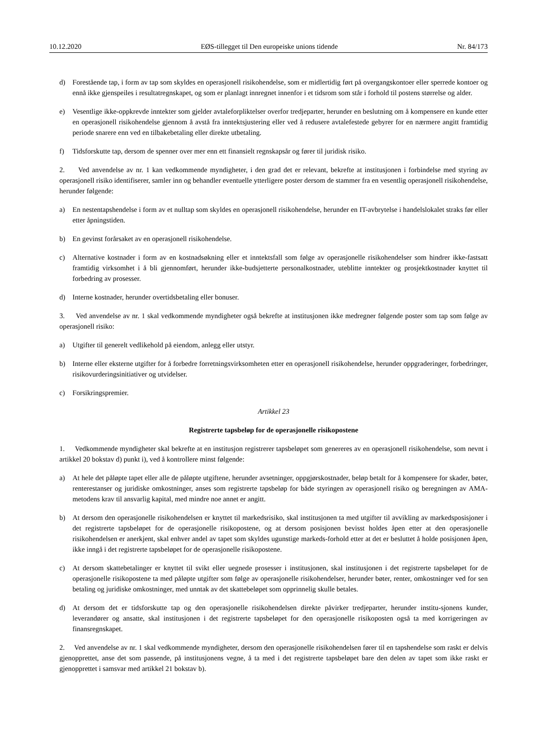10.12.2020 EØS-tillegget til Den europeiske unions tidende Nr. 84/173
d) Forestående tap, i form av tap som skyldes en operasjonell risikohendelse, som er midlertidig ført på overgangskontoer eller sperrede kontoer og ennå ikke gjenspeiles i resultatregnskapet, og som er planlagt innregnet innenfor i et tidsrom som står i forhold til postens størrelse og alder.
e) Vesentlige ikke-oppkrevde inntekter som gjelder avtaleforpliktelser overfor tredjeparter, herunder en beslutning om å kompensere en kunde etter en operasjonell risikohendelse gjennom å avstå fra inntektsjustering eller ved å redusere avtalefestede gebyrer for en nærmere angitt framtidig periode snarere enn ved en tilbakebetaling eller direkte utbetaling.
f) Tidsforskutte tap, dersom de spenner over mer enn ett finansielt regnskapsår og fører til juridisk risiko.
2. Ved anvendelse av nr. 1 kan vedkommende myndigheter, i den grad det er relevant, bekrefte at institusjonen i forbindelse med styring av operasjonell risiko identifiserer, samler inn og behandler eventuelle ytterligere poster dersom de stammer fra en vesentlig operasjonell risikohendelse, herunder følgende:
a) En nestentapshendelse i form av et nulltap som skyldes en operasjonell risikohendelse, herunder en IT-avbrytelse i handelslokalet straks før eller etter åpningstiden.
b) En gevinst forårsaket av en operasjonell risikohendelse.
c) Alternative kostnader i form av en kostnadsøkning eller et inntektsfall som følge av operasjonelle risikohendelser som hindrer ikke-fastsatt framtidig virksomhet i å bli gjennomført, herunder ikke-budsjetterte personalkostnader, uteblitte inntekter og prosjektkostnader knyttet til forbedring av prosesser.
d) Interne kostnader, herunder overtidsbetaling eller bonuser.
3. Ved anvendelse av nr. 1 skal vedkommende myndigheter også bekrefte at institusjonen ikke medregner følgende poster som tap som følge av operasjonell risiko:
a) Utgifter til generelt vedlikehold på eiendom, anlegg eller utstyr.
b) Interne eller eksterne utgifter for å forbedre forretningsvirksomheten etter en operasjonell risikohendelse, herunder oppgraderinger, forbedringer, risikovurderingsinitiativer og utvidelser.
c) Forsikringspremier.
Artikkel 23
Registrerte tapsbeløp for de operasjonelle risikopostene
1. Vedkommende myndigheter skal bekrefte at en institusjon registrerer tapsbeløpet som genereres av en operasjonell risikohendelse, som nevnt i artikkel 20 bokstav d) punkt i), ved å kontrollere minst følgende:
a) At hele det påløpte tapet eller alle de påløpte utgiftene, herunder avsetninger, oppgjørskostnader, beløp betalt for å kompensere for skader, bøter, renterestanser og juridiske omkostninger, anses som registrerte tapsbeløp for både styringen av operasjonell risiko og beregningen av AMA-metodens krav til ansvarlig kapital, med mindre noe annet er angitt.
b) At dersom den operasjonelle risikohendelsen er knyttet til markedsrisiko, skal institusjonen ta med utgifter til avvikling av markedsposisjoner i det registrerte tapsbeløpet for de operasjonelle risikopostene, og at dersom posisjonen bevisst holdes åpen etter at den operasjonelle risikohendelsen er anerkjent, skal enhver andel av tapet som skyldes ugunstige markeds-forhold etter at det er besluttet å holde posisjonen åpen, ikke inngå i det registrerte tapsbeløpet for de operasjonelle risikopostene.
c) At dersom skattebetalinger er knyttet til svikt eller uegnede prosesser i institusjonen, skal institusjonen i det registrerte tapsbeløpet for de operasjonelle risikopostene ta med påløpte utgifter som følge av operasjonelle risikohendelser, herunder bøter, renter, omkostninger ved for sen betaling og juridiske omkostninger, med unntak av det skattebeløpet som opprinnelig skulle betales.
d) At dersom det er tidsforskutte tap og den operasjonelle risikohendelsen direkte påvirker tredjeparter, herunder institu-sjonens kunder, leverandører og ansatte, skal institusjonen i det registrerte tapsbeløpet for den operasjonelle risikoposten også ta med korrigeringen av finansregnskapet.
2. Ved anvendelse av nr. 1 skal vedkommende myndigheter, dersom den operasjonelle risikohendelsen fører til en tapshendelse som raskt er delvis gjenopprettet, anse det som passende, på institusjonens vegne, å ta med i det registrerte tapsbeløpet bare den delen av tapet som ikke raskt er gjenopprettet i samsvar med artikkel 21 bokstav b).